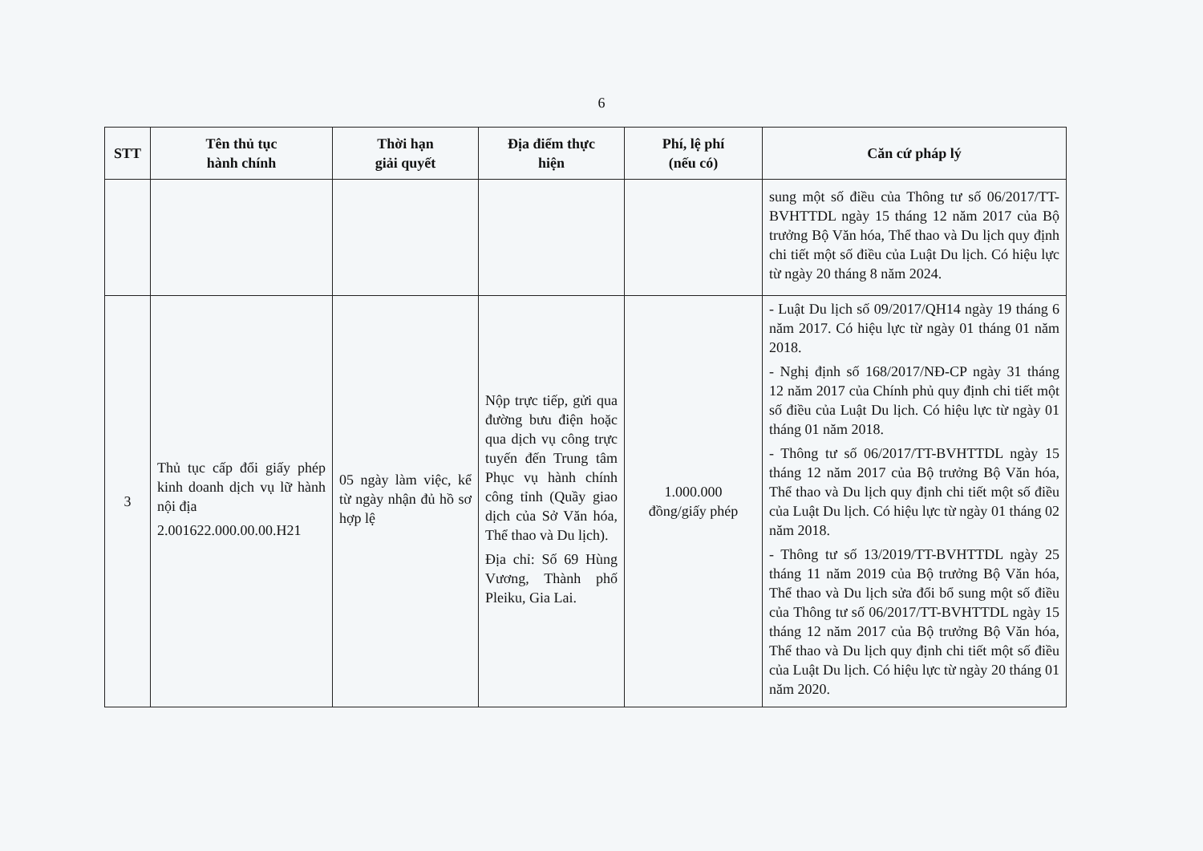6
| STT | Tên thủ tục hành chính | Thời hạn giải quyết | Địa điểm thực hiện | Phí, lệ phí (nếu có) | Căn cứ pháp lý |
| --- | --- | --- | --- | --- | --- |
| | | | | | sung một số điều của Thông tư số 06/2017/TT-BVHTTDL ngày 15 tháng 12 năm 2017 của Bộ trưởng Bộ Văn hóa, Thể thao và Du lịch quy định chi tiết một số điều của Luật Du lịch. Có hiệu lực từ ngày 20 tháng 8 năm 2024. |
| 3 | Thủ tục cấp đổi giấy phép kinh doanh dịch vụ lữ hành nội địa 2.001622.000.00.00.H21 | 05 ngày làm việc, kể từ ngày nhận đủ hồ sơ hợp lệ | Nộp trực tiếp, gửi qua đường bưu điện hoặc qua dịch vụ công trực tuyến đến Trung tâm Phục vụ hành chính công tỉnh (Quầy giao dịch của Sở Văn hóa, Thể thao và Du lịch). Địa chỉ: Số 69 Hùng Vương, Thành phố Pleiku, Gia Lai. | 1.000.000 đồng/giấy phép | - Luật Du lịch số 09/2017/QH14 ngày 19 tháng 6 năm 2017. Có hiệu lực từ ngày 01 tháng 01 năm 2018. - Nghị định số 168/2017/NĐ-CP ngày 31 tháng 12 năm 2017 của Chính phủ quy định chi tiết một số điều của Luật Du lịch. Có hiệu lực từ ngày 01 tháng 01 năm 2018. - Thông tư số 06/2017/TT-BVHTTDL ngày 15 tháng 12 năm 2017 của Bộ trưởng Bộ Văn hóa, Thể thao và Du lịch quy định chi tiết một số điều của Luật Du lịch. Có hiệu lực từ ngày 01 tháng 02 năm 2018. - Thông tư số 13/2019/TT-BVHTTDL ngày 25 tháng 11 năm 2019 của Bộ trưởng Bộ Văn hóa, Thể thao và Du lịch sửa đổi bổ sung một số điều của Thông tư số 06/2017/TT-BVHTTDL ngày 15 tháng 12 năm 2017 của Bộ trưởng Bộ Văn hóa, Thể thao và Du lịch quy định chi tiết một số điều của Luật Du lịch. Có hiệu lực từ ngày 20 tháng 01 năm 2020. |